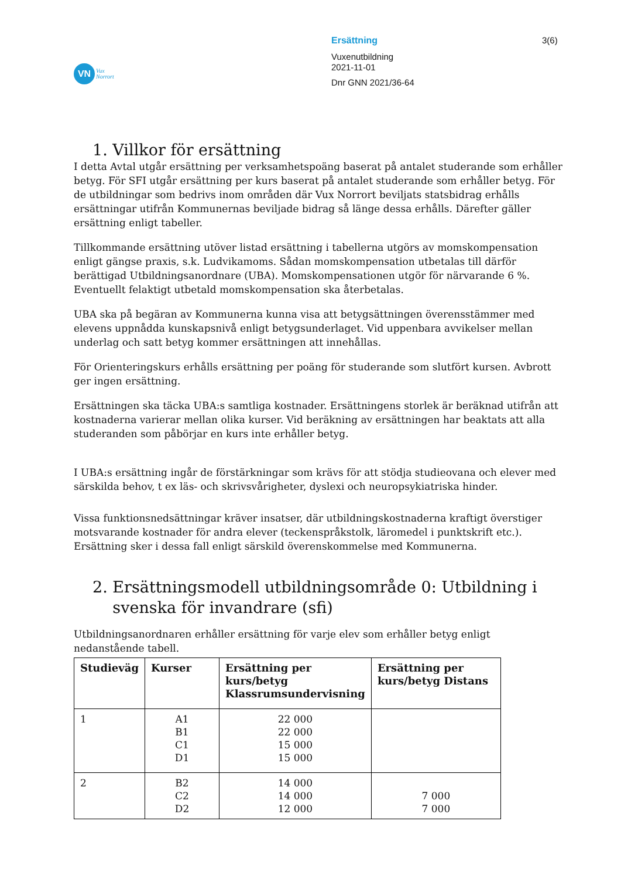VN
Vux
Norrort
Ersättning
Vuxenutbildning
2021-11-01
Dnr GNN 2021/36-64
3(6)
1. Villkor för ersättning
I detta Avtal utgår ersättning per verksamhetspoäng baserat på antalet studerande som erhåller betyg. För SFI utgår ersättning per kurs baserat på antalet studerande som erhåller betyg. För de utbildningar som bedrivs inom områden där Vux Norrort beviljats statsbidrag erhålls ersättningar utifrån Kommunernas beviljade bidrag så länge dessa erhålls. Därefter gäller ersättning enligt tabeller.
Tillkommande ersättning utöver listad ersättning i tabellerna utgörs av momskompensation enligt gängse praxis, s.k. Ludvikamoms. Sådan momskompensation utbetalas till därför berättigad Utbildningsanordnare (UBA). Momskompensationen utgör för närvarande 6 %. Eventuellt felaktigt utbetald momskompensation ska återbetalas.
UBA ska på begäran av Kommunerna kunna visa att betygsättningen överensstämmer med elevens uppnådda kunskapsnivå enligt betygsunderlaget. Vid uppenbara avvikelser mellan underlag och satt betyg kommer ersättningen att innehållas.
För Orienteringskurs erhålls ersättning per poäng för studerande som slutfört kursen. Avbrott ger ingen ersättning.
Ersättningen ska täcka UBA:s samtliga kostnader. Ersättningens storlek är beräknad utifrån att kostnaderna varierar mellan olika kurser. Vid beräkning av ersättningen har beaktats att alla studeranden som påbörjar en kurs inte erhåller betyg.
I UBA:s ersättning ingår de förstärkningar som krävs för att stödja studieovana och elever med särskilda behov, t ex läs- och skrivsvårigheter, dyslexi och neuropsykiatriska hinder.
Vissa funktionsnedsättningar kräver insatser, där utbildningskostnaderna kraftigt överstiger motsvarande kostnader för andra elever (teckenspråkstolk, läromedel i punktskrift etc.). Ersättning sker i dessa fall enligt särskild överenskommelse med Kommunerna.
2. Ersättningsmodell utbildningsområde 0: Utbildning i
svenska för invandrare (sfi)
Utbildningsanordnaren erhåller ersättning för varje elev som erhåller betyg enligt nedanstående tabell.
| Studieväg | Kurser | Ersättning per kurs/betyg Klassrumsundervisning | Ersättning per kurs/betyg Distans |
| --- | --- | --- | --- |
| 1 | A1 B1 C1 D1 | 22 000 22 000 15 000 15 000 | |
| 2 | B2 C2 D2 | 14 000 14 000 12 000 | 7 000 7 000 |